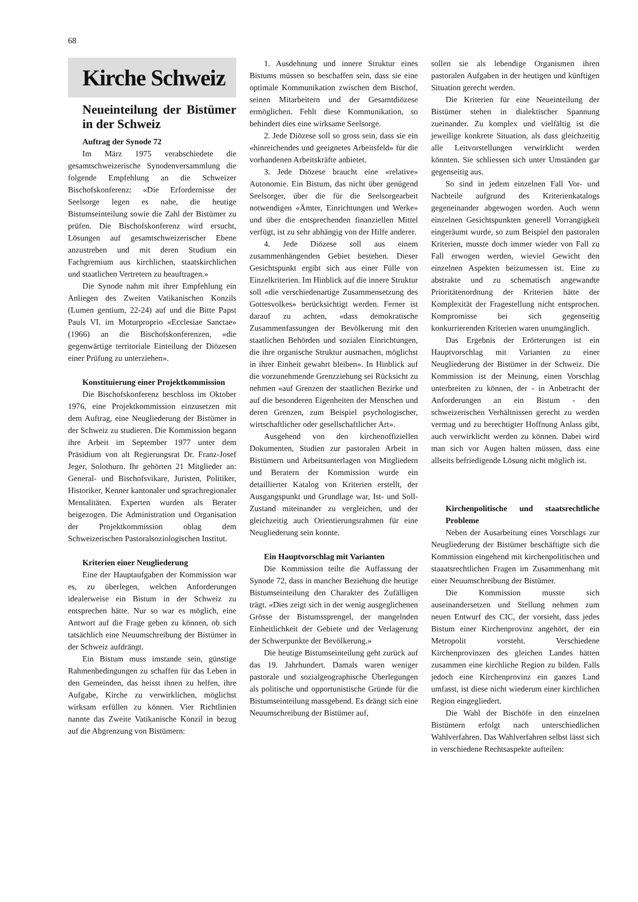68
Kirche Schweiz
Neueinteilung der Bistümer in der Schweiz
Auftrag der Synode 72
Im März 1975 verabschiedete die gesamtschweizerische Synodenversammlung die folgende Empfehlung an die Schweizer Bischofskonferenz: «Die Erfordernisse der Seelsorge legen es nahe, die heutige Bistumseinteilung sowie die Zahl der Bistümer zu prüfen. Die Bischofskonferenz wird ersucht, Lösungen auf gesamtschweizerischer Ebene anzustreben und mit deren Studium ein Fachgremium aus kirchlichen, staatskirchlichen und staatlichen Vertretern zu beauftragen.»
Die Synode nahm mit ihrer Empfehlung ein Anliegen des Zweiten Vatikanischen Konzils (Lumen gentium, 22-24) auf und die Bitte Papst Pauls VI. im Moturproprio «Ecclesiae Sanctae» (1966) an die Bischofskonferenzen, «die gegenwärtige territoriale Einteilung der Diözesen einer Prüfung zu unterziehen».
Konstituierung einer Projektkommission
Die Bischofskonferenz beschloss im Oktober 1976, eine Projektkommission einzusetzen mit dem Auftrag, eine Neugliederung der Bistümer in der Schweiz zu studieren. Die Kommission begann ihre Arbeit im September 1977 unter dem Präsidium von alt Regierungsrat Dr. Franz-Josef Jeger, Solothurn. Ihr gehörten 21 Mitglieder an: General- und Bischofsvikare, Juristen, Politiker, Historiker, Kenner kantonaler und sprachregionaler Mentalitäten. Experten wurden als Berater beigezogen. Die Administration und Organisation der Projektkommission oblag dem Schweizerischen Pastoralsoziologischen Institut.
Kriterien einer Neugliederung
Eine der Hauptaufgaben der Kommission war es, zu überlegen, welchen Anforderungen idealerweise ein Bistum in der Schweiz zu entsprechen hätte. Nur so war es möglich, eine Antwort auf die Frage geben zu können, ob sich tatsächlich eine Neuumschreibung der Bistümer in der Schweiz aufdrängt.
Ein Bistum muss imstande sein, günstige Rahmenbedingungen zu schaffen für das Leben in den Gemeinden, das heisst ihnen zu helfen, ihre Aufgabe, Kirche zu verwirklichen, möglichst wirksam erfüllen zu können. Vier Richtlinien nannte das Zweite Vatikanische Konzil in bezug auf die Abgrenzung von Bistümern:
1. Ausdehnung und innere Struktur eines Bistums müssen so beschaffen sein, dass sie eine optimale Kommunikation zwischen dem Bischof, seinen Mitarbeitern und der Gesamtdiözese ermöglichen. Fehlt diese Kommunikation, so behindert dies eine wirksame Seelsorge.
2. Jede Diözese soll so gross sein, dass sie ein «hinreichendes und geeignetes Arbeitsfeld» für die vorhandenen Arbeitskräfte anbietet.
3. Jede Diözese braucht eine «relative» Autonomie. Ein Bistum, das nicht über genügend Seelsorger, über die für die Seelsorgearbeit notwendigen «Ämter, Einrichtungen und Werke» und über die entsprechenden finanziellen Mittel verfügt, ist zu sehr abhängig von der Hilfe anderer.
4. Jede Diözese soll aus einem zusammenhängenden Gebiet bestehen. Dieser Gesichtspunkt ergibt sich aus einer Fülle von Einzelkriterien. Im Hinblick auf die innere Struktur soll «die verschiedenartige Zusammensetzung des Gottesvolkes» berücksichtigt werden. Ferner ist darauf zu achten, «dass demokratische Zusammenfassungen der Bevölkerung mit den staatlichen Behörden und sozialen Einrichtungen, die ihre organische Struktur ausmachen, möglichst in ihrer Einheit gewahrt bleiben». In Hinblick auf die vorzunehmende Grenzziehung sei Rücksicht zu nehmen «auf Grenzen der staatlichen Bezirke und auf die besonderen Eigenheiten der Menschen und deren Grenzen, zum Beispiel psychologischer, wirtschaftlicher oder gesellschaftlicher Art».
Ausgehend von den kirchenoffiziellen Dokumenten, Studien zur pastoralen Arbeit in Bistümern und Arbeitsunterlagen von Mitgliedern und Beratern der Kommission wurde ein detaillierter Katalog von Kriterien erstellt, der Ausgangspunkt und Grundlage war, Ist- und Soll-Zustand miteinander zu vergleichen, und der gleichzeitig auch Orientierungsrahmen für eine Neugliederung sein konnte.
Ein Hauptvorschlag mit Varianten
Die Kommission teilte die Auffassung der Synode 72, dass in mancher Beziehung die heutige Bistumseinteilung den Charakter des Zufälligen trägt. «Dies zeigt sich in der wenig ausgeglichenen Grösse der Bistumssprengel, der mangelnden Einheitlichkeit der Gebiete und der Verlagerung der Schwerpunkte der Bevölkerung.»
Die heutige Bistumseinteilung geht zurück auf das 19. Jahrhundert. Damals waren weniger pastorale und sozialgeographische Überlegungen als politische und opportunistische Gründe für die Bistumseinteilung massgebend. Es drängt sich eine Neuumschreibung der Bistümer auf,
sollen sie als lebendige Organismen ihren pastoralen Aufgaben in der heutigen und künftigen Situation gerecht werden.
Die Kriterien für eine Neueinteilung der Bistümer stehen in dialektischer Spannung zueinander. Zu komplex und vielfältig ist die jeweilige konkrete Situation, als dass gleichzeitig alle Leitvorstellungen verwirklicht werden könnten. Sie schliessen sich unter Umständen gar gegenseitig aus.
So sind in jedem einzelnen Fall Vor- und Nachteile aufgrund des Kriterienkatalogs gegeneinander abgewogen worden. Auch wenn einzelnen Gesichtspunkten generell Vorrangigkeit eingeräumt wurde, so zum Beispiel den pastoralen Kriterien, musste doch immer wieder von Fall zu Fall erwogen werden, wieviel Gewicht den einzelnen Aspekten beizumessen ist. Eine zu abstrakte und zu schematisch angewandte Prioritätenordnung der Kriterien hätte der Komplexität der Fragestellung nicht entsprochen. Kompromisse bei sich gegenseitig konkurrierenden Kriterien waren unumgänglich.
Das Ergebnis der Erörterungen ist ein Hauptvorschlag mit Varianten zu einer Neugliederung der Bistümer in der Schweiz. Die Kommission ist der Meinung, einen Vorschlag unterbreiten zu können, der - in Anbetracht der Anforderungen an ein Bistum - den schweizerischen Verhältnissen gerecht zu werden vermag und zu berechtigter Hoffnung Anlass gibt, auch verwirklicht werden zu können. Dabei wird man sich vor Augen halten müssen, dass eine allseits befriedigende Lösung nicht möglich ist.
Kirchenpolitische und staatsrechtliche Probleme
Neben der Ausarbeitung eines Vorschlags zur Neugliederung der Bistümer beschäftigte sich die Kommission eingehend mit kirchenpolitischen und staaatsrechtlichen Fragen im Zusammenhang mit einer Neuumschreibung der Bistümer.
Die Kommission musste sich auseinandersetzen und Stellung nehmen zum neuen Entwurf des CIC, der vorsieht, dass jedes Bistum einer Kirchenprovinz angehört, der ein Metropolit vorsteht. Verschiedene Kirchenprovinzen des gleichen Landes hätten zusammen eine kirchliche Region zu bilden. Falls jedoch eine Kirchenprovinz ein ganzes Land umfasst, ist diese nicht wiederum einer kirchlichen Region eingegliedert.
Die Wahl der Bischöfe in den einzelnen Bistümern erfolgt nach unterschiedlichen Wahlverfahren. Das Wahlverfahren selbst lässt sich in verschiedene Rechtsaspekte aufteilen: